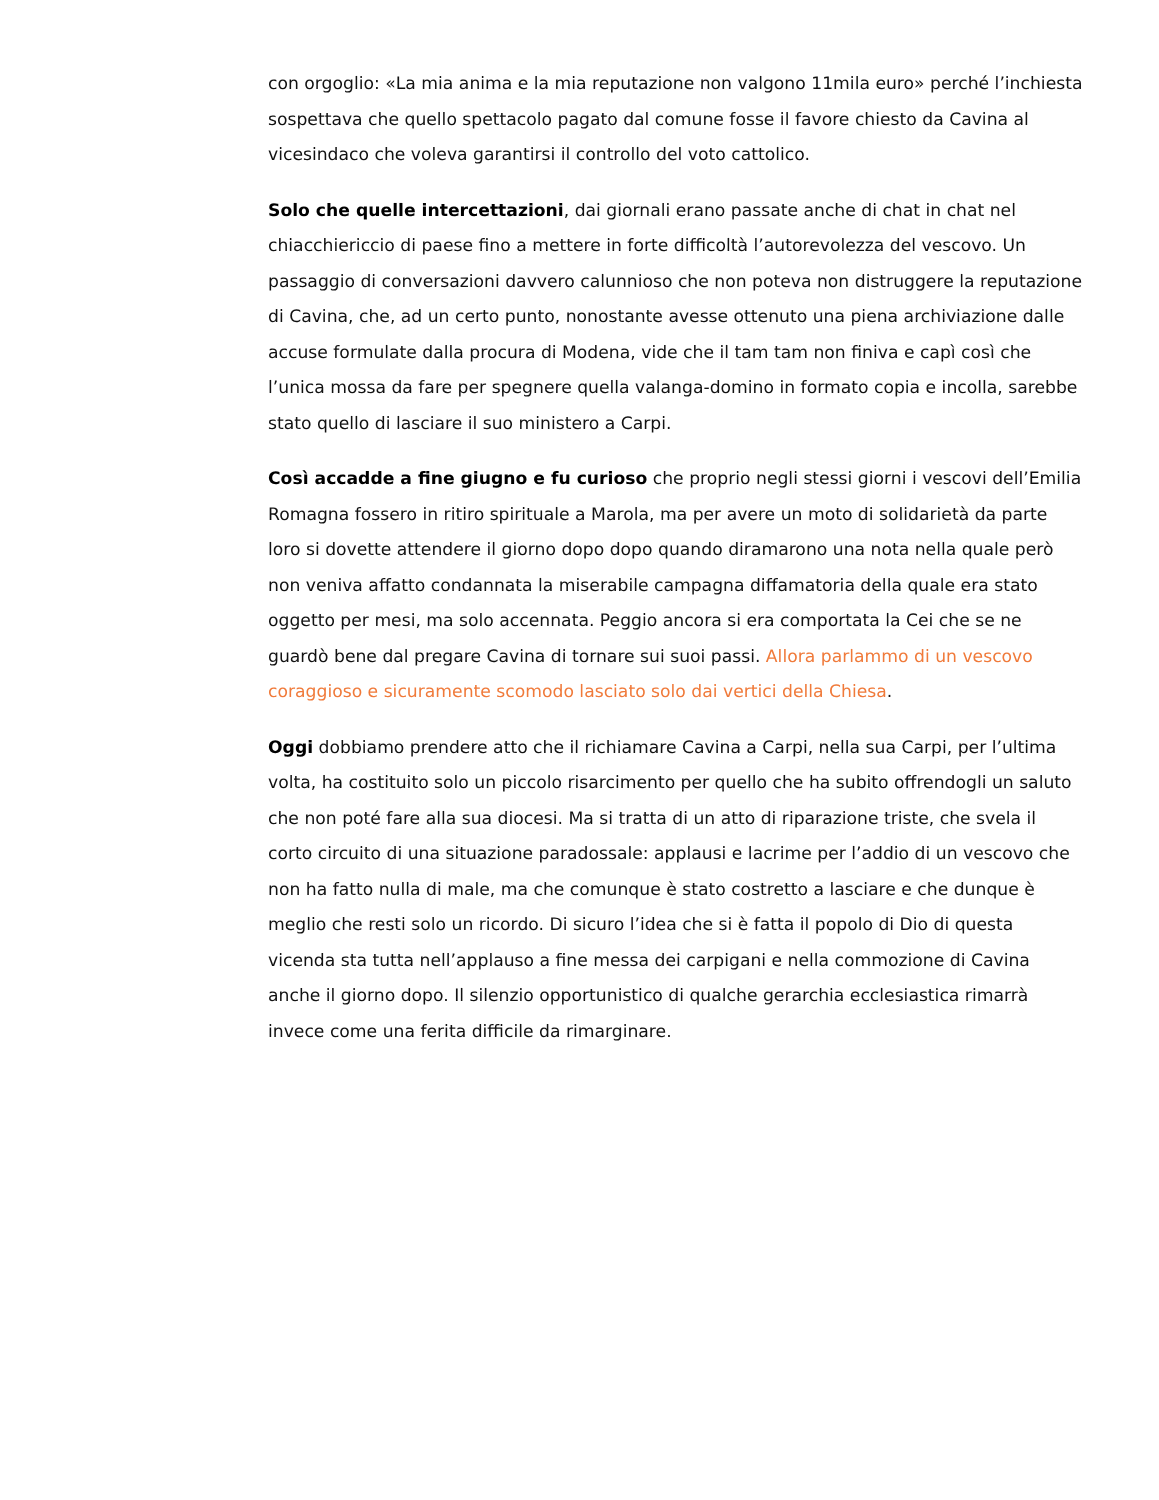con orgoglio: «La mia anima e la mia reputazione non valgono 11mila euro» perché l’inchiesta sospettava che quello spettacolo pagato dal comune fosse il favore chiesto da Cavina al vicesindaco che voleva garantirsi il controllo del voto cattolico.
Solo che quelle intercettazioni, dai giornali erano passate anche di chat in chat nel chiacchiericcio di paese fino a mettere in forte difficoltà l’autorevolezza del vescovo. Un passaggio di conversazioni davvero calunnioso che non poteva non distruggere la reputazione di Cavina, che, ad un certo punto, nonostante avesse ottenuto una piena archiviazione dalle accuse formulate dalla procura di Modena, vide che il tam tam non finiva e capì così che l’unica mossa da fare per spegnere quella valanga-domino in formato copia e incolla, sarebbe stato quello di lasciare il suo ministero a Carpi.
Così accadde a fine giugno e fu curioso che proprio negli stessi giorni i vescovi dell’Emilia Romagna fossero in ritiro spirituale a Marola, ma per avere un moto di solidarietà da parte loro si dovette attendere il giorno dopo dopo quando diramarono una nota nella quale però non veniva affatto condannata la miserabile campagna diffamatoria della quale era stato oggetto per mesi, ma solo accennata. Peggio ancora si era comportata la Cei che se ne guardò bene dal pregare Cavina di tornare sui suoi passi. Allora parlammo di un vescovo coraggioso e sicuramente scomodo lasciato solo dai vertici della Chiesa.
Oggi dobbiamo prendere atto che il richiamare Cavina a Carpi, nella sua Carpi, per l’ultima volta, ha costituito solo un piccolo risarcimento per quello che ha subito offrendogli un saluto che non poté fare alla sua diocesi. Ma si tratta di un atto di riparazione triste, che svela il corto circuito di una situazione paradossale: applausi e lacrime per l’addio di un vescovo che non ha fatto nulla di male, ma che comunque è stato costretto a lasciare e che dunque è meglio che resti solo un ricordo. Di sicuro l’idea che si è fatta il popolo di Dio di questa vicenda sta tutta nell’applauso a fine messa dei carpigani e nella commozione di Cavina anche il giorno dopo. Il silenzio opportunistico di qualche gerarchia ecclesiastica rimarrà invece come una ferita difficile da rimarginare.